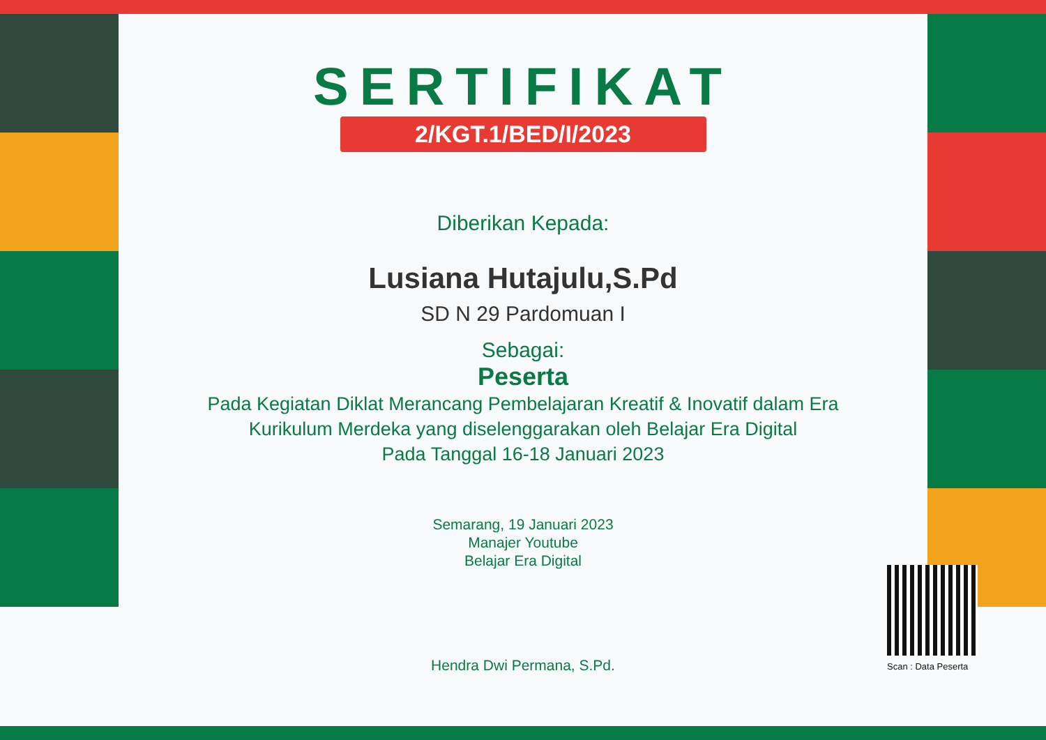SERTIFIKAT
2/KGT.1/BED/I/2023
Diberikan Kepada:
Lusiana Hutajulu,S.Pd
SD N 29 Pardomuan I
Sebagai:
Peserta
Pada Kegiatan Diklat Merancang Pembelajaran Kreatif & Inovatif dalam Era Kurikulum Merdeka yang diselenggarakan oleh Belajar Era Digital
Pada Tanggal 16-18 Januari 2023
Semarang, 19 Januari 2023
Manajer Youtube
Belajar Era Digital
Hendra Dwi Permana, S.Pd.
Scan : Data Peserta